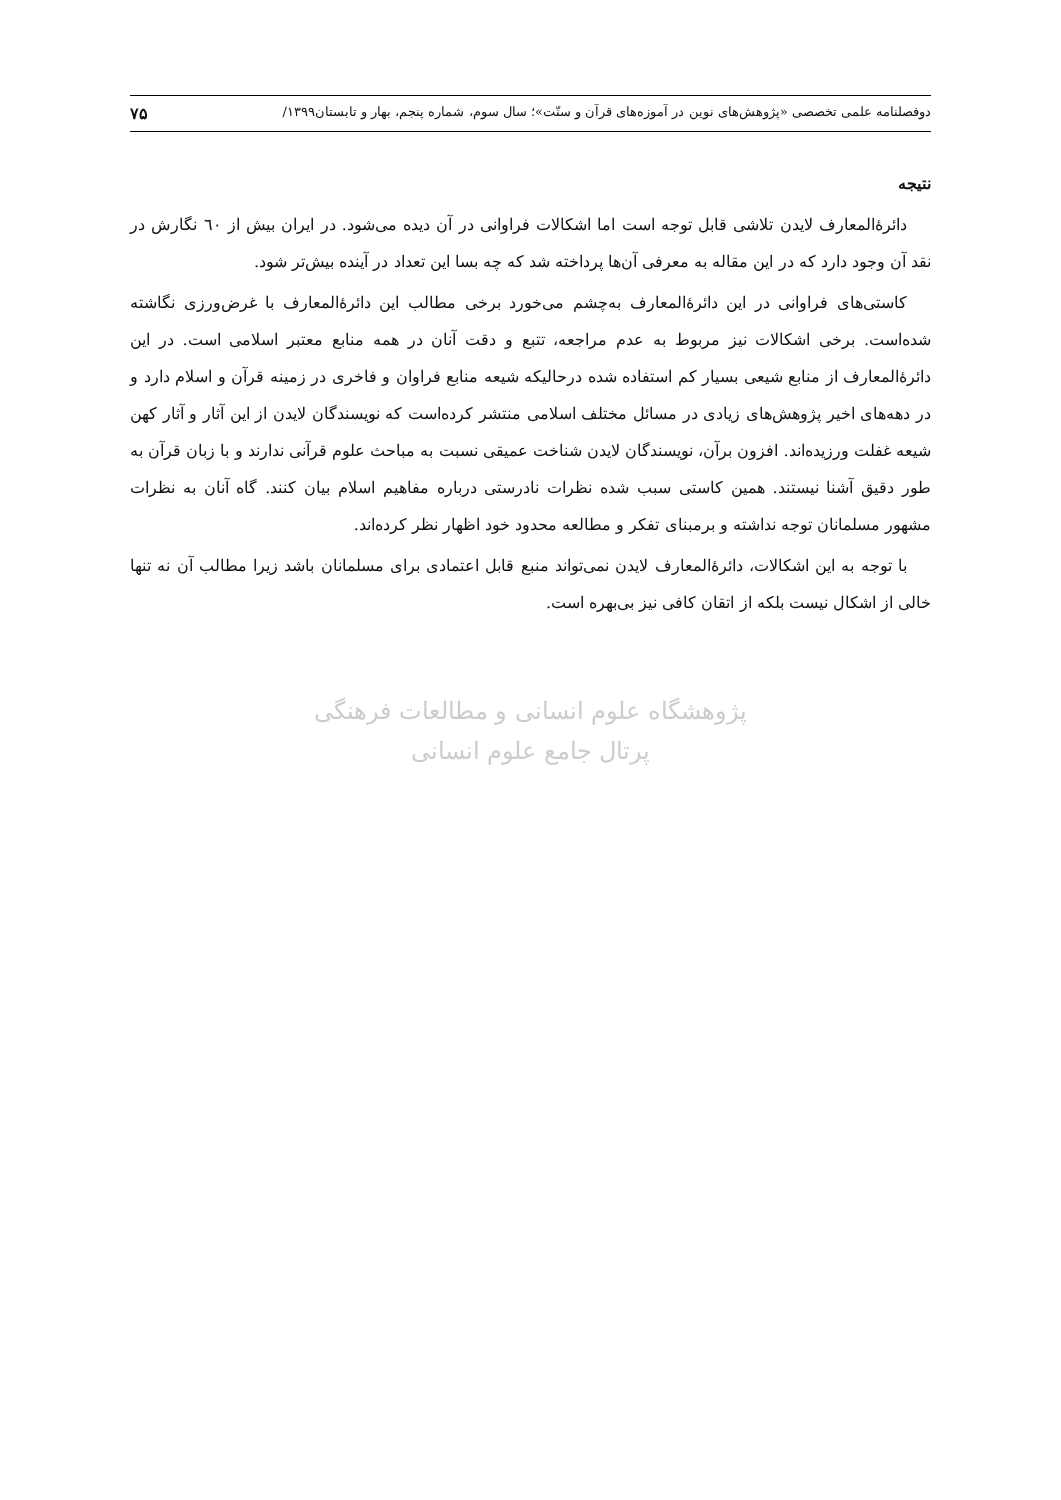دوفصلنامه علمی تخصصی «پژوهش‌های نوین در آموزه‌های قرآن و سنّت»؛ سال سوم، شماره پنجم، بهار و تابستان۱۳۹۹/ ۷۵
نتیجه
دائرۀالمعارف لایدن تلاشی قابل توجه است اما اشکالات فراوانی در آن دیده می‌شود. در ایران بیش از ٦٠ نگارش در نقد آن وجود دارد که در این مقاله به معرفی آن‌ها پرداخته شد که چه بسا این تعداد در آینده بیش‌تر شود.
کاستی‌های فراوانی در این دائرۀالمعارف به‌چشم می‌خورد برخی مطالب این دائرۀالمعارف با غرض‌ورزی نگاشته شده‌است. برخی اشکالات نیز مربوط به عدم مراجعه، تتبع و دقت آنان در همه منابع معتبر اسلامی است. در این دائرۀالمعارف از منابع شیعی بسیار کم استفاده شده درحالیکه شیعه منابع فراوان و فاخری در زمینه قرآن و اسلام دارد و در دهه‌های اخیر پژوهش‌های زیادی در مسائل مختلف اسلامی منتشر کرده‌است که نویسندگان لایدن از این آثار و آثار کهن شیعه غفلت ورزیده‌اند. افزون برآن، نویسندگان لایدن شناخت عمیقی نسبت به مباحث علوم قرآنی ندارند و با زبان قرآن به طور دقیق آشنا نیستند. همین کاستی سبب شده نظرات نادرستی درباره مفاهیم اسلام بیان کنند. گاه آنان به نظرات مشهور مسلمانان توجه نداشته و برمبنای تفکر و مطالعه محدود خود اظهار نظر کرده‌اند.
با توجه به این اشکالات، دائرۀالمعارف لایدن نمی‌تواند منبع قابل اعتمادی برای مسلمانان باشد زیرا مطالب آن نه تنها خالی از اشکال نیست بلکه از اتقان کافی نیز بی‌بهره است.
پژوهشگاه علوم انسانی و مطالعات فرهنگی
پرتال جامع علوم انسانی